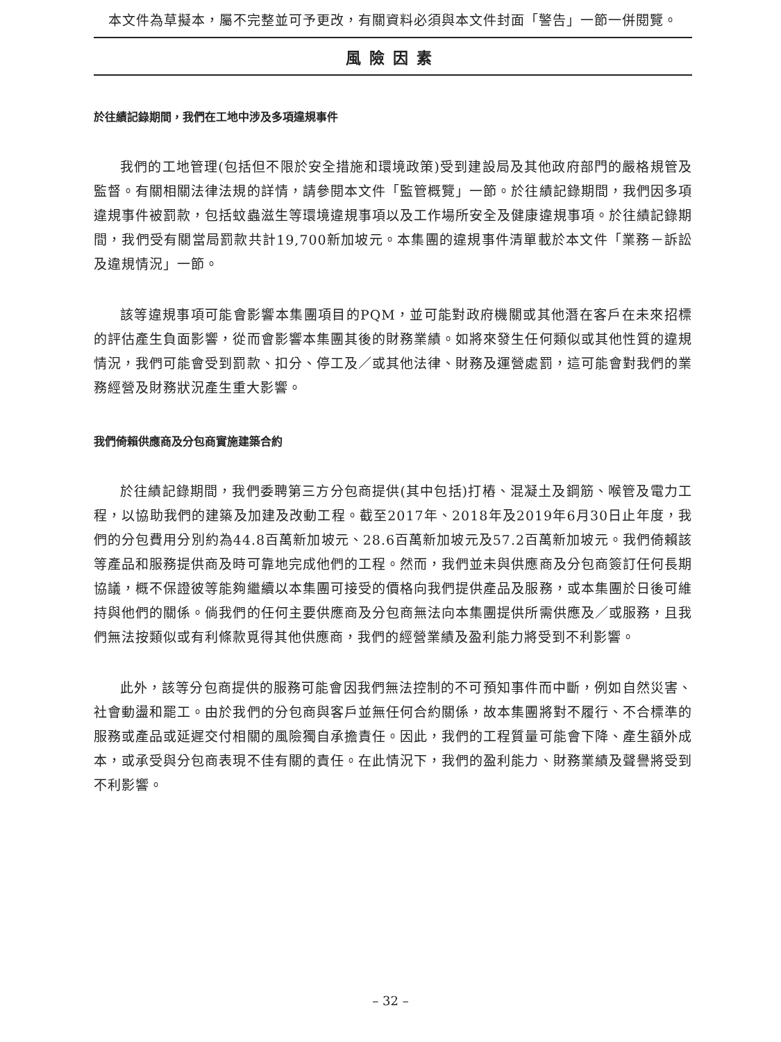本文件為草擬本，屬不完整並可予更改，有關資料必須與本文件封面「警告」一節一併閱覽。
風險因素
於往績記錄期間，我們在工地中涉及多項違規事件
我們的工地管理(包括但不限於安全措施和環境政策)受到建設局及其他政府部門的嚴格規管及監督。有關相關法律法規的詳情，請參閱本文件「監管概覽」一節。於往績記錄期間，我們因多項違規事件被罰款，包括蚊蟲滋生等環境違規事項以及工作場所安全及健康違規事項。於往績記錄期間，我們受有關當局罰款共計19,700新加坡元。本集團的違規事件清單載於本文件「業務－訴訟及違規情況」一節。
該等違規事項可能會影響本集團項目的PQM，並可能對政府機關或其他潛在客戶在未來招標的評估產生負面影響，從而會影響本集團其後的財務業績。如將來發生任何類似或其他性質的違規情況，我們可能會受到罰款、扣分、停工及／或其他法律、財務及運營處罰，這可能會對我們的業務經營及財務狀況產生重大影響。
我們倚賴供應商及分包商實施建築合約
於往績記錄期間，我們委聘第三方分包商提供(其中包括)打樁、混凝土及鋼筋、喉管及電力工程，以協助我們的建築及加建及改動工程。截至2017年、2018年及2019年6月30日止年度，我們的分包費用分別約為44.8百萬新加坡元、28.6百萬新加坡元及57.2百萬新加坡元。我們倚賴該等產品和服務提供商及時可靠地完成他們的工程。然而，我們並未與供應商及分包商簽訂任何長期協議，概不保證彼等能夠繼續以本集團可接受的價格向我們提供產品及服務，或本集團於日後可維持與他們的關係。倘我們的任何主要供應商及分包商無法向本集團提供所需供應及／或服務，且我們無法按類似或有利條款覓得其他供應商，我們的經營業績及盈利能力將受到不利影響。
此外，該等分包商提供的服務可能會因我們無法控制的不可預知事件而中斷，例如自然災害、社會動盪和罷工。由於我們的分包商與客戶並無任何合約關係，故本集團將對不履行、不合標準的服務或產品或延遲交付相關的風險獨自承擔責任。因此，我們的工程質量可能會下降、產生額外成本，或承受與分包商表現不佳有關的責任。在此情況下，我們的盈利能力、財務業績及聲譽將受到不利影響。
– 32 –